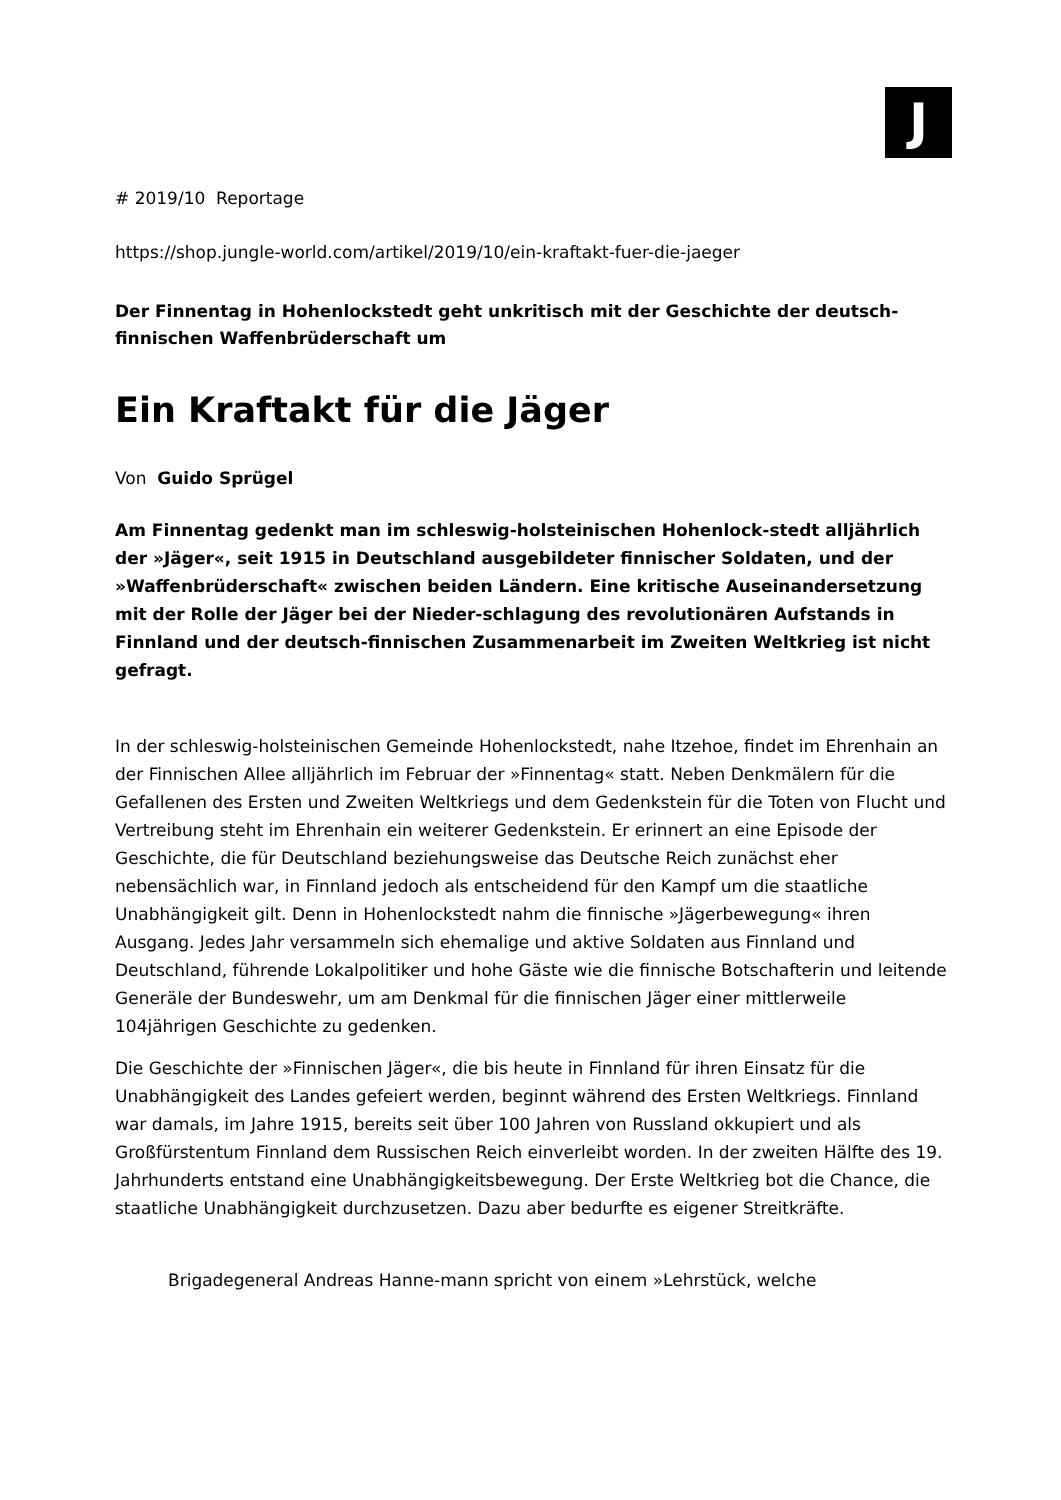J
# 2019/10 Reportage
https://shop.jungle-world.com/artikel/2019/10/ein-kraftakt-fuer-die-jaeger
Der Finnentag in Hohenlockstedt geht unkritisch mit der Geschichte der deutsch-finnischen Waffenbrüderschaft um
Ein Kraftakt für die Jäger
Von Guido Sprügel
Am Finnentag gedenkt man im schleswig-holsteinischen Hohenlock-stedt alljährlich der »Jäger«, seit 1915 in Deutschland ausgebildeter finnischer Soldaten, und der »Waffenbrüderschaft« zwischen beiden Ländern. Eine kritische Auseinandersetzung mit der Rolle der Jäger bei der Nieder-schlagung des revolutionären Aufstands in Finnland und der deutsch-finnischen Zusammenarbeit im Zweiten Weltkrieg ist nicht gefragt.
In der schleswig-holsteinischen Gemeinde Hohenlockstedt, nahe Itzehoe, findet im Ehrenhain an der Finnischen Allee alljährlich im Februar der »Finnentag« statt. Neben Denkmälern für die Gefallenen des Ersten und Zweiten Weltkriegs und dem Gedenkstein für die Toten von Flucht und Vertreibung steht im Ehrenhain ein weiterer Gedenkstein. Er erinnert an eine Episode der Geschichte, die für Deutschland beziehungsweise das Deutsche Reich zunächst eher nebensächlich war, in Finnland jedoch als entscheidend für den Kampf um die staatliche Unabhängigkeit gilt. Denn in Hohenlockstedt nahm die finnische »Jägerbewegung« ihren Ausgang. Jedes Jahr versammeln sich ehemalige und aktive Soldaten aus Finnland und Deutschland, führende Lokalpolitiker und hohe Gäste wie die finnische Botschafterin und leitende Generäle der Bundeswehr, um am Denkmal für die finnischen Jäger einer mittlerweile 104jährigen Geschichte zu gedenken.
Die Geschichte der »Finnischen Jäger«, die bis heute in Finnland für ihren Einsatz für die Unabhängigkeit des Landes gefeiert werden, beginnt während des Ersten Weltkriegs. Finnland war damals, im Jahre 1915, bereits seit über 100 Jahren von Russland okkupiert und als Großfürstentum Finnland dem Russischen Reich einverleibt worden. In der zweiten Hälfte des 19. Jahrhunderts entstand eine Unabhängigkeitsbewegung. Der Erste Weltkrieg bot die Chance, die staatliche Unabhängigkeit durchzusetzen. Dazu aber bedurfte es eigener Streitkräfte.
Brigadegeneral Andreas Hanne-mann spricht von einem »Lehrstück, welche